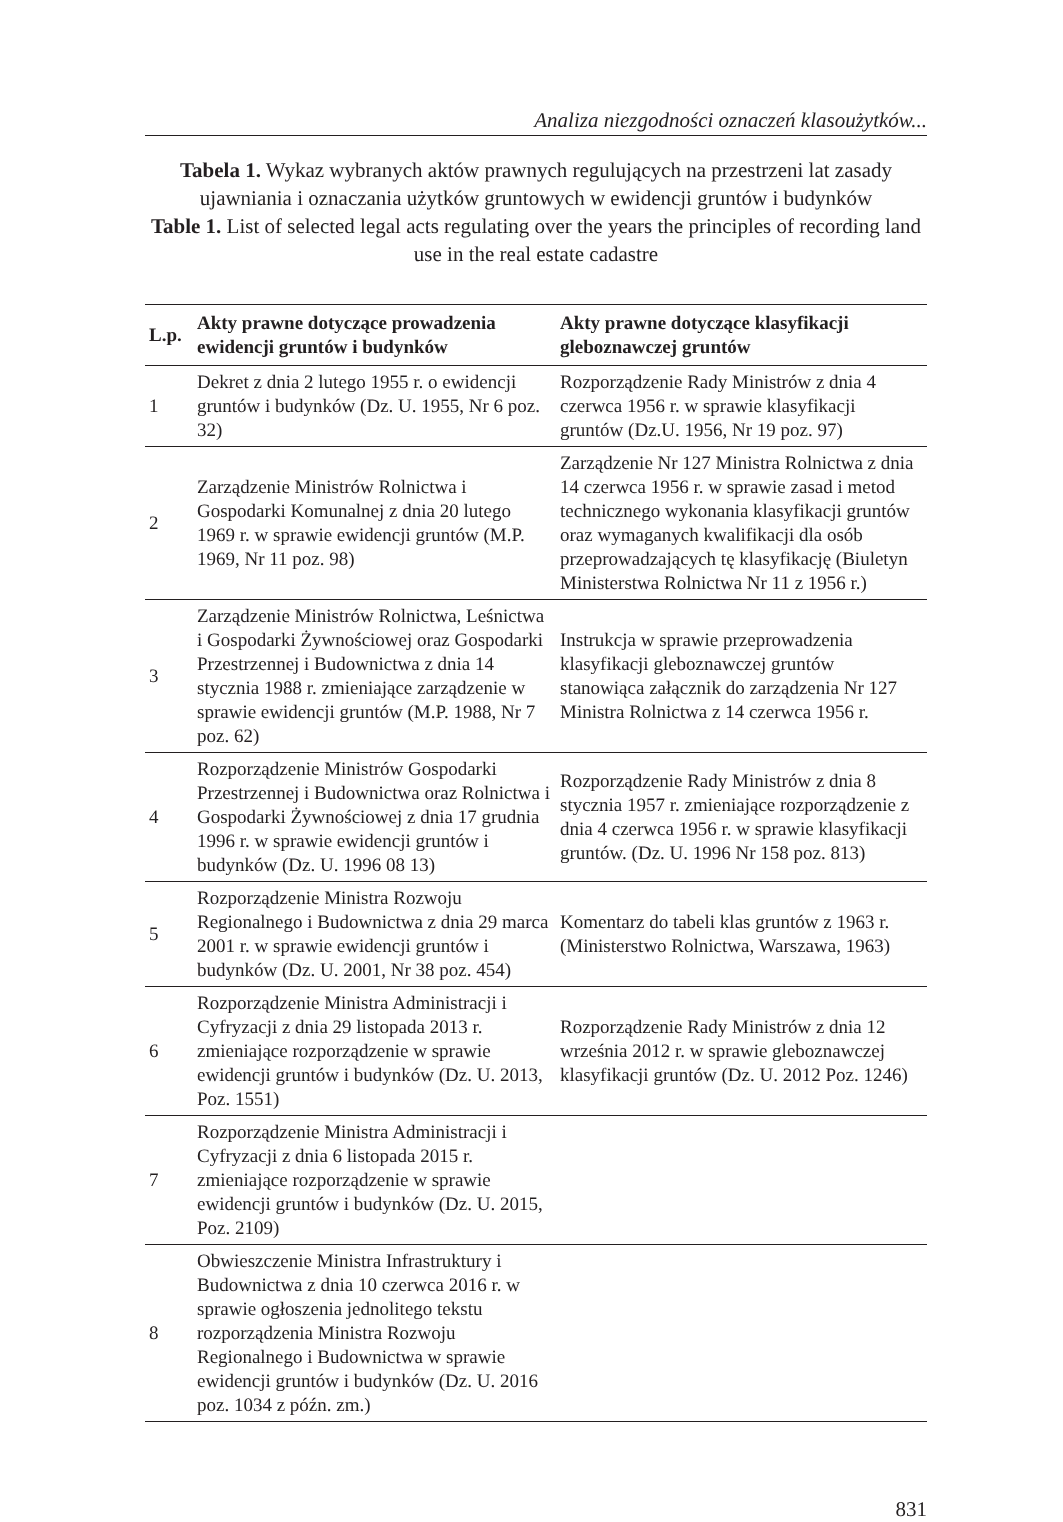Analiza niezgodności oznaczeń klasoużytków...
Tabela 1. Wykaz wybranych aktów prawnych regulujących na przestrzeni lat zasady ujawniania i oznaczania użytków gruntowych w ewidencji gruntów i budynków
Table 1. List of selected legal acts regulating over the years the principles of recording land use in the real estate cadastre
| L.p. | Akty prawne dotyczące prowadzenia ewidencji gruntów i budynków | Akty prawne dotyczące klasyfikacji gleboznawczej gruntów |
| --- | --- | --- |
| 1 | Dekret z dnia 2 lutego 1955 r. o ewidencji gruntów i budynków (Dz. U. 1955, Nr 6 poz. 32) | Rozporządzenie Rady Ministrów z dnia 4 czerwca 1956 r. w sprawie klasyfikacji gruntów (Dz.U. 1956, Nr 19 poz. 97) |
| 2 | Zarządzenie Ministrów Rolnictwa i Gospodarki Komunalnej z dnia 20 lutego 1969 r. w sprawie ewidencji gruntów (M.P. 1969, Nr 11 poz. 98) | Zarządzenie Nr 127 Ministra Rolnictwa z dnia 14 czerwca 1956 r. w sprawie zasad i metod technicznego wykonania klasyfikacji gruntów oraz wymaganych kwalifikacji dla osób przeprowadzających tę klasyfikację (Biuletyn Ministerstwa Rolnictwa Nr 11 z 1956 r.) |
| 3 | Zarządzenie Ministrów Rolnictwa, Leśnictwa i Gospodarki Żywnościowej oraz Gospodarki Przestrzennej i Budownictwa z dnia 14 stycznia 1988 r. zmieniające zarządzenie w sprawie ewidencji gruntów (M.P. 1988, Nr 7 poz. 62) | Instrukcja w sprawie przeprowadzenia klasyfikacji gleboznawczej gruntów stanowiąca załącznik do zarządzenia Nr 127 Ministra Rolnictwa z 14 czerwca 1956 r. |
| 4 | Rozporządzenie Ministrów Gospodarki Przestrzennej i Budownictwa oraz Rolnictwa i Gospodarki Żywnościowej z dnia 17 grudnia 1996 r. w sprawie ewidencji gruntów i budynków (Dz. U. 1996 08 13) | Rozporządzenie Rady Ministrów z dnia 8 stycznia 1957 r. zmieniające rozporządzenie z dnia 4 czerwca 1956 r. w sprawie klasyfikacji gruntów. (Dz. U. 1996 Nr 158 poz. 813) |
| 5 | Rozporządzenie Ministra Rozwoju Regionalnego i Budownictwa z dnia 29 marca 2001 r. w sprawie ewidencji gruntów i budynków (Dz. U. 2001, Nr 38 poz. 454) | Komentarz do tabeli klas gruntów z 1963 r. (Ministerstwo Rolnictwa, Warszawa, 1963) |
| 6 | Rozporządzenie Ministra Administracji i Cyfryzacji z dnia 29 listopada 2013 r. zmieniające rozporządzenie w sprawie ewidencji gruntów i budynków (Dz. U. 2013, Poz. 1551) | Rozporządzenie Rady Ministrów z dnia 12 września 2012 r. w sprawie gleboznawczej klasyfikacji gruntów (Dz. U. 2012 Poz. 1246) |
| 7 | Rozporządzenie Ministra Administracji i Cyfryzacji z dnia 6 listopada 2015 r. zmieniające rozporządzenie w sprawie ewidencji gruntów i budynków (Dz. U. 2015, Poz. 2109) | |
| 8 | Obwieszczenie Ministra Infrastruktury i Budownictwa z dnia 10 czerwca 2016 r. w sprawie ogłoszenia jednolitego tekstu rozporządzenia Ministra Rozwoju Regionalnego i Budownictwa w sprawie ewidencji gruntów i budynków (Dz. U. 2016 poz. 1034 z późn. zm.) | |
831